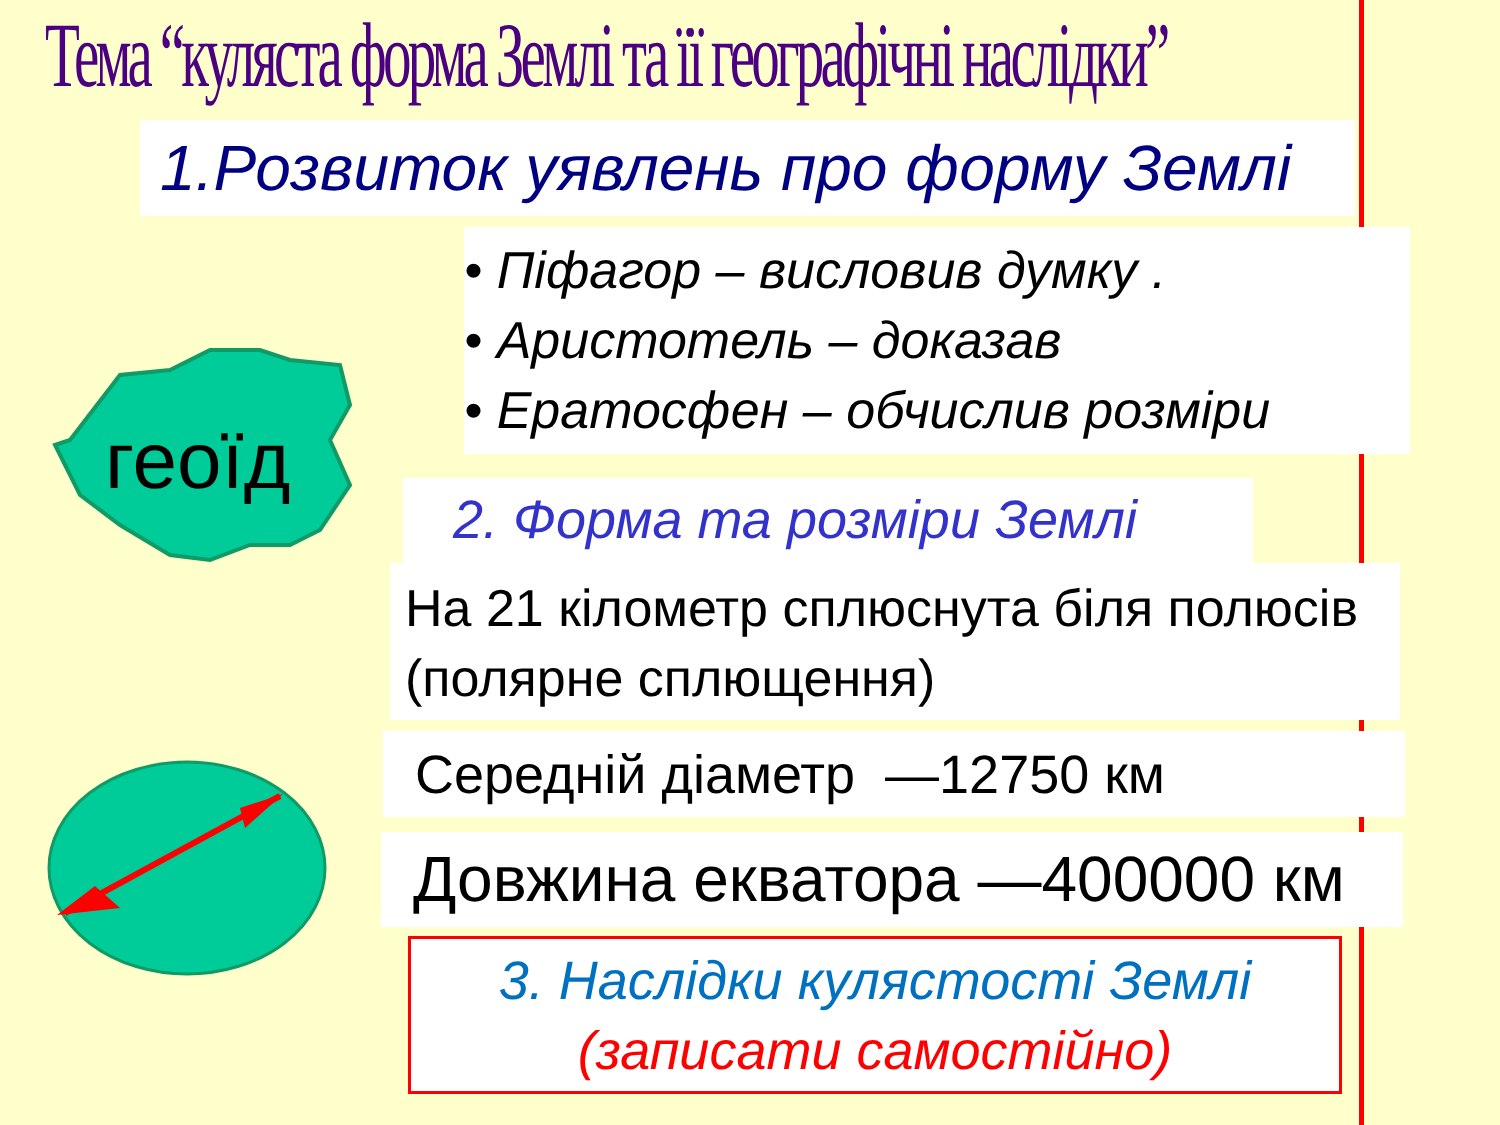Тема “куляста форма Землі та її географічні наслідки”
1.Розвиток уявлень про форму Землі
• Піфагор – висловив думку .
• Аристотель – доказав
• Ератосфен – обчислив розміри
геоїд 2. Форма та розміри Землі
На 21 кілометр сплюснута біля полюсів (полярне сплющення)
Середній діаметр —12750 км
Довжина екватора —400000 км
3. Наслідки кулястості Землі
(записати самостійно)